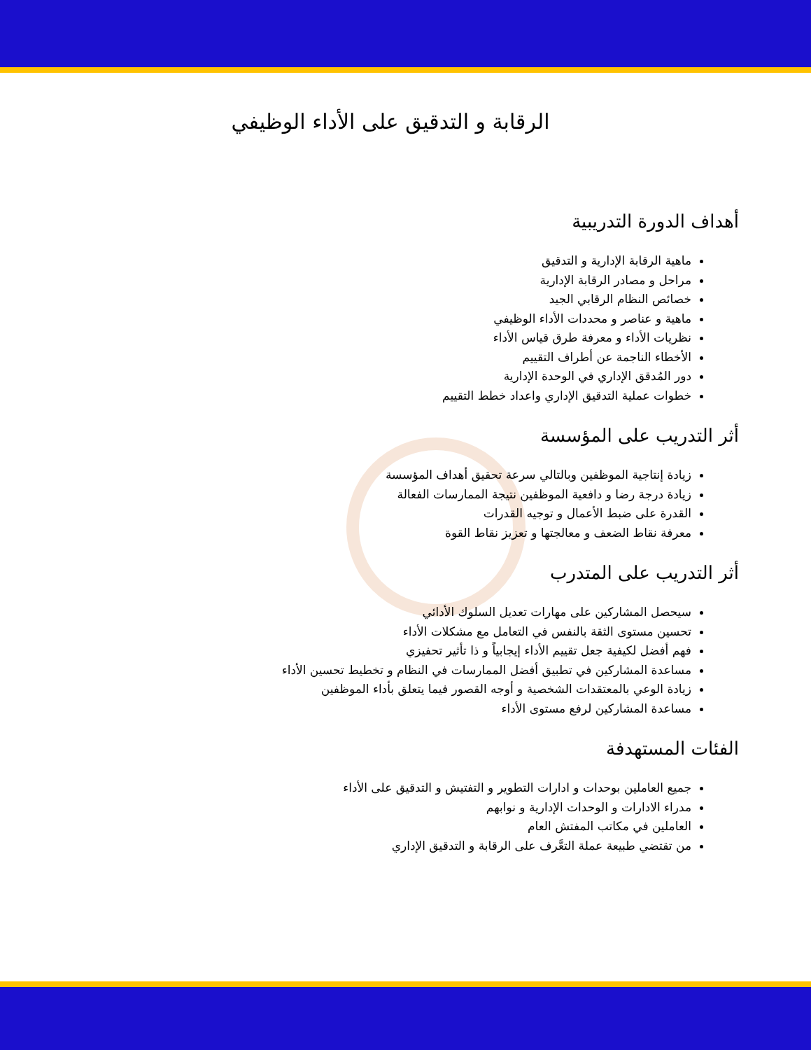الرقابة و التدقيق على الأداء الوظيفي
أهداف الدورة التدريبية
ماهية الرقابة الإدارية و التدقيق
مراحل و مصادر الرقابة الإدارية
خصائص النظام الرقابي الجيد
ماهية و عناصر و محددات الأداء الوظيفي
نظريات الأداء و معرفة طرق قياس الأداء
الأخطاء الناجمة عن أطراف التقييم
دور المُدقق الإداري في الوحدة الإدارية
خطوات عملية التدقيق الإداري واعداد خطط التقييم
أثر التدريب على المؤسسة
زيادة إنتاجية الموظفين وبالتالي سرعة تحقيق أهداف المؤسسة
زيادة درجة رضا و دافعية الموظفين نتيجة الممارسات الفعالة
القدرة على ضبط الأعمال و توجيه القدرات
معرفة نقاط الضعف و معالجتها و تعزيز نقاط القوة
أثر التدريب على المتدرب
سيحصل المشاركين على مهارات تعديل السلوك الأدائي
تحسين مستوى الثقة بالنفس في التعامل مع مشكلات الأداء
فهم أفضل لكيفية جعل تقييم الأداء إيجابياً و ذا تأثير تحفيزي
مساعدة المشاركين في تطبيق أفضل الممارسات في النظام و تخطيط تحسين الأداء
زيادة الوعي بالمعتقدات الشخصية و أوجه القصور فيما يتعلق بأداء الموظفين
مساعدة المشاركين لرفع مستوى الأداء
الفئات المستهدفة
جميع العاملين بوحدات و ادارات التطوير و التفتيش و التدقيق على الأداء
مدراء الادارات و الوحدات الإدارية و نوابهم
العاملين في مكاتب المفتش العام
من تقتضي طبيعة عملة التعَّرف على الرقابة و التدقيق الإداري